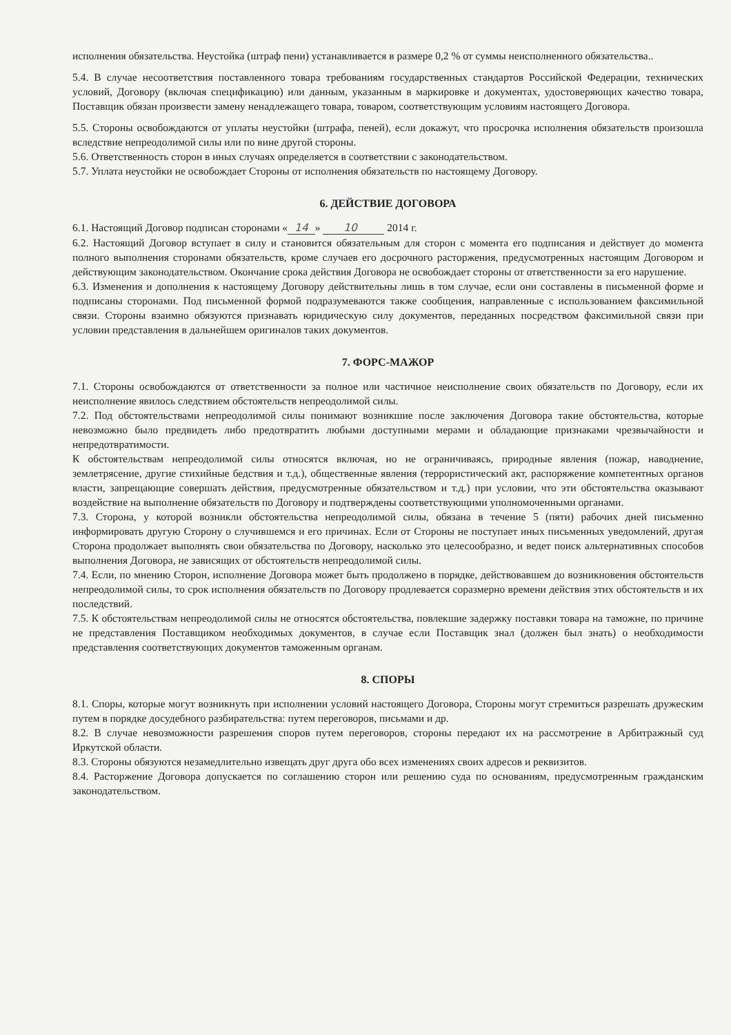исполнения обязательства. Неустойка (штраф пени) устанавливается в размере 0,2 % от суммы неисполненного обязательства..
5.4. В случае несоответствия поставленного товара требованиям государственных стандартов Российской Федерации, технических условий, Договору (включая спецификацию) или данным, указанным в маркировке и документах, удостоверяющих качество товара, Поставщик обязан произвести замену ненадлежащего товара, товаром, соответствующим условиям настоящего Договора.
5.5. Стороны освобождаются от уплаты неустойки (штрафа, пеней), если докажут, что просрочка исполнения обязательств произошла вследствие непреодолимой силы или по вине другой стороны.
5.6. Ответственность сторон в иных случаях определяется в соответствии с законодательством.
5.7. Уплата неустойки не освобождает Стороны от исполнения обязательств по настоящему Договору.
6. ДЕЙСТВИЕ ДОГОВОРА
6.1. Настоящий Договор подписан сторонами « 14 » 10 2014 г.
6.2. Настоящий Договор вступает в силу и становится обязательным для сторон с момента его подписания и действует до момента полного выполнения сторонами обязательств, кроме случаев его досрочного расторжения, предусмотренных настоящим Договором и действующим законодательством. Окончание срока действия Договора не освобождает стороны от ответственности за его нарушение.
6.3. Изменения и дополнения к настоящему Договору действительны лишь в том случае, если они составлены в письменной форме и подписаны сторонами. Под письменной формой подразумеваются также сообщения, направленные с использованием факсимильной связи. Стороны взаимно обязуются признавать юридическую силу документов, переданных посредством факсимильной связи при условии представления в дальнейшем оригиналов таких документов.
7. ФОРС-МАЖОР
7.1. Стороны освобождаются от ответственности за полное или частичное неисполнение своих обязательств по Договору, если их неисполнение явилось следствием обстоятельств непреодолимой силы.
7.2. Под обстоятельствами непреодолимой силы понимают возникшие после заключения Договора такие обстоятельства, которые невозможно было предвидеть либо предотвратить любыми доступными мерами и обладающие признаками чрезвычайности и непредотвратимости.
К обстоятельствам непреодолимой силы относятся включая, но не ограничиваясь, природные явления (пожар, наводнение, землетрясение, другие стихийные бедствия и т.д.), общественные явления (террористический акт, распоряжение компетентных органов власти, запрещающие совершать действия, предусмотренные обязательством и т.д.) при условии, что эти обстоятельства оказывают воздействие на выполнение обязательств по Договору и подтверждены соответствующими уполномоченными органами.
7.3. Сторона, у которой возникли обстоятельства непреодолимой силы, обязана в течение 5 (пяти) рабочих дней письменно информировать другую Сторону о случившемся и его причинах. Если от Стороны не поступает иных письменных уведомлений, другая Сторона продолжает выполнять свои обязательства по Договору, насколько это целесообразно, и ведет поиск альтернативных способов выполнения Договора, не зависящих от обстоятельств непреодолимой силы.
7.4. Если, по мнению Сторон, исполнение Договора может быть продолжено в порядке, действовавшем до возникновения обстоятельств непреодолимой силы, то срок исполнения обязательств по Договору продлевается соразмерно времени действия этих обстоятельств и их последствий.
7.5. К обстоятельствам непреодолимой силы не относятся обстоятельства, повлекшие задержку поставки товара на таможне, по причине не представления Поставщиком необходимых документов, в случае если Поставщик знал (должен был знать) о необходимости представления соответствующих документов таможенным органам.
8. СПОРЫ
8.1. Споры, которые могут возникнуть при исполнении условий настоящего Договора, Стороны могут стремиться разрешать дружеским путем в порядке досудебного разбирательства: путем переговоров, письмами и др.
8.2. В случае невозможности разрешения споров путем переговоров, стороны передают их на рассмотрение в Арбитражный суд Иркутской области.
8.3. Стороны обязуются незамедлительно извещать друг друга обо всех изменениях своих адресов и реквизитов.
8.4. Расторжение Договора допускается по соглашению сторон или решению суда по основаниям, предусмотренным гражданским законодательством.